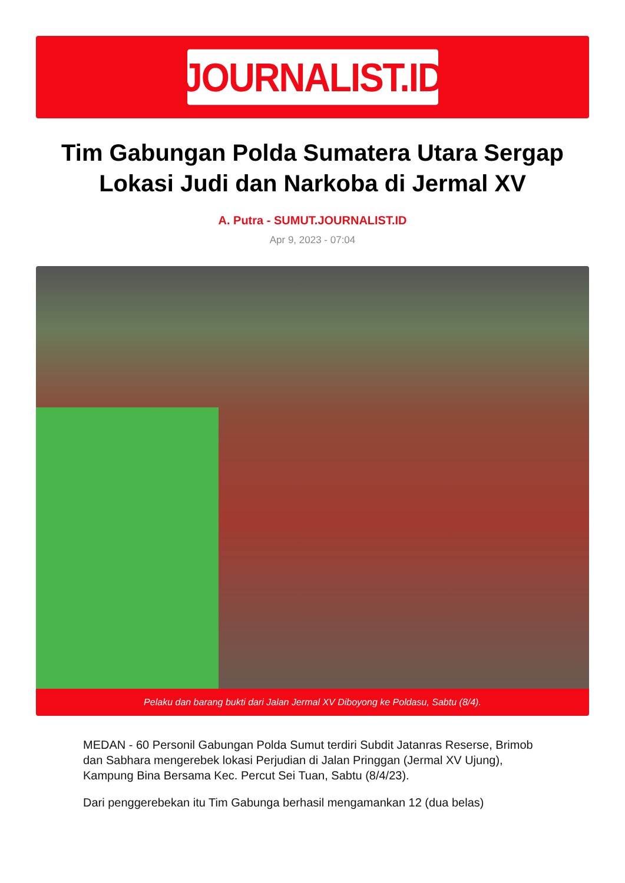JOURNALIST.ID
Tim Gabungan Polda Sumatera Utara Sergap Lokasi Judi dan Narkoba di Jermal XV
A. Putra - SUMUT.JOURNALIST.ID
Apr 9, 2023 - 07:04
Pelaku dan barang bukti dari Jalan Jermal XV Diboyong ke Poldasu, Sabtu (8/4).
MEDAN - 60 Personil Gabungan Polda Sumut terdiri Subdit Jatanras Reserse, Brimob dan Sabhara mengerebek lokasi Perjudian di Jalan Pringgan (Jermal XV Ujung), Kampung Bina Bersama Kec. Percut Sei Tuan, Sabtu (8/4/23).
Dari penggerebekan itu Tim Gabunga berhasil mengamankan 12 (dua belas)